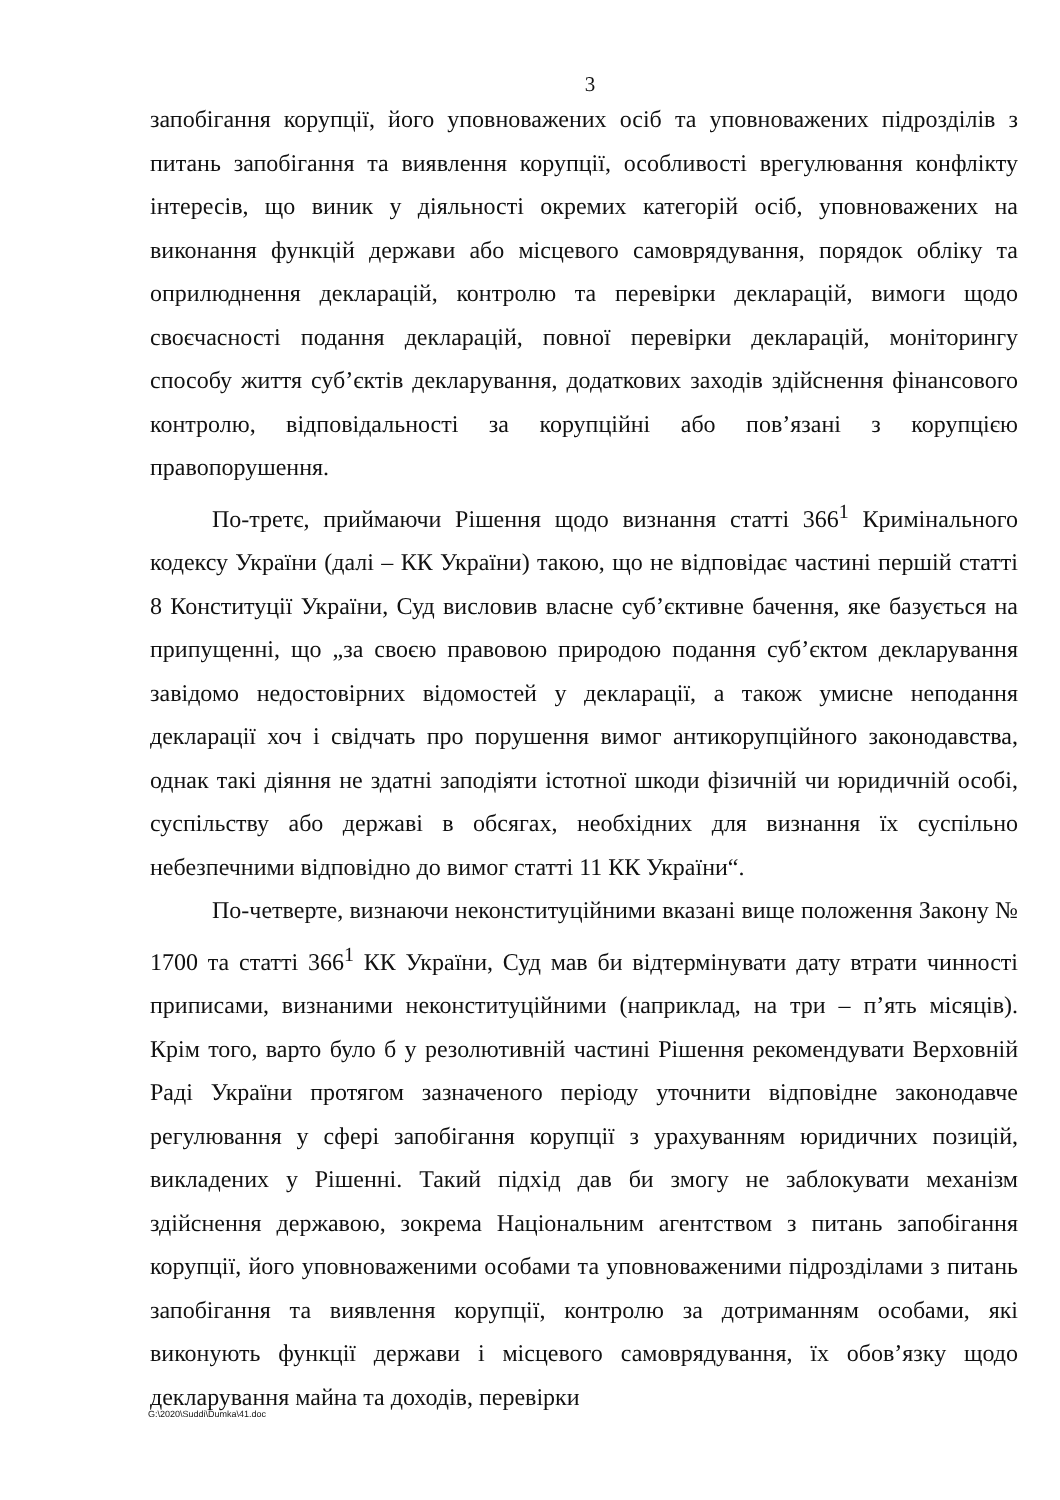3
запобігання корупції, його уповноважених осіб та уповноважених підрозділів з питань запобігання та виявлення корупції, особливості врегулювання конфлікту інтересів, що виник у діяльності окремих категорій осіб, уповноважених на виконання функцій держави або місцевого самоврядування, порядок обліку та оприлюднення декларацій, контролю та перевірки декларацій, вимоги щодо своєчасності подання декларацій, повної перевірки декларацій, моніторингу способу життя суб’єктів декларування, додаткових заходів здійснення фінансового контролю, відповідальності за корупційні або пов’язані з корупцією правопорушення.
По-третє, приймаючи Рішення щодо визнання статті 366<sup>1</sup> Кримінального кодексу України (далі – КК України) такою, що не відповідає частині першій статті 8 Конституції України, Суд висловив власне суб’єктивне бачення, яке базується на припущенні, що „за своєю правовою природою подання суб’єктом декларування завідомо недостовірних відомостей у декларації, а також умисне неподання декларації хоч і свідчать про порушення вимог антикорупційного законодавства, однак такі діяння не здатні заподіяти істотної шкоди фізичній чи юридичній особі, суспільству або державі в обсягах, необхідних для визнання їх суспільно небезпечними відповідно до вимог статті 11 КК України“.
По-четверте, визнаючи неконституційними вказані вище положення Закону № 1700 та статті 366<sup>1</sup> КК України, Суд мав би відтермінувати дату втрати чинності приписами, визнаними неконституційними (наприклад, на три – п’ять місяців). Крім того, варто було б у резолютивній частині Рішення рекомендувати Верховній Раді України протягом зазначеного періоду уточнити відповідне законодавче регулювання у сфері запобігання корупції з урахуванням юридичних позицій, викладених у Рішенні. Такий підхід дав би змогу не заблокувати механізм здійснення державою, зокрема Національним агентством з питань запобігання корупції, його уповноваженими особами та уповноваженими підрозділами з питань запобігання та виявлення корупції, контролю за дотриманням особами, які виконують функції держави і місцевого самоврядування, їх обов’язку щодо декларування майна та доходів, перевірки
G:\2020\Suddi\Dumka\41.doc